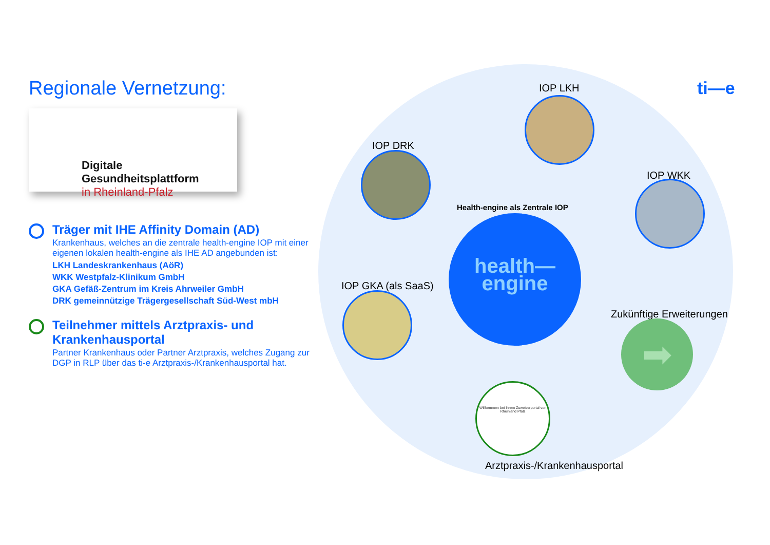Regionale Vernetzung:
Digitale Gesundheitsplattform
in Rheinland-Pfalz
Träger mit IHE Affinity Domain (AD)
Krankenhaus, welches an die zentrale health-engine IOP mit einer eigenen lokalen health-engine als IHE AD angebunden ist:
LKH Landeskrankenhaus (AöR)
WKK Westpfalz-Klinikum GmbH
GKA Gefäß-Zentrum im Kreis Ahrweiler GmbH
DRK gemeinnützige Trägergesellschaft Süd-West mbH
Teilnehmer mittels Arztpraxis- und Krankenhausportal
Partner Krankenhaus oder Partner Arztpraxis, welches Zugang zur DGP in RLP über das ti-e Arztpraxis-/Krankenhausportal hat.
ti—e
IOP LKH
IOP DRK
IOP WKK
IOP GKA (als SaaS)
Health-engine als Zentrale IOP
health—
engine
Zukünftige Erweiterungen
➡
Willkommen bei Ihrem Zuweiserportal von Rheinland Pfalz
Arztpraxis-/Krankenhausportal